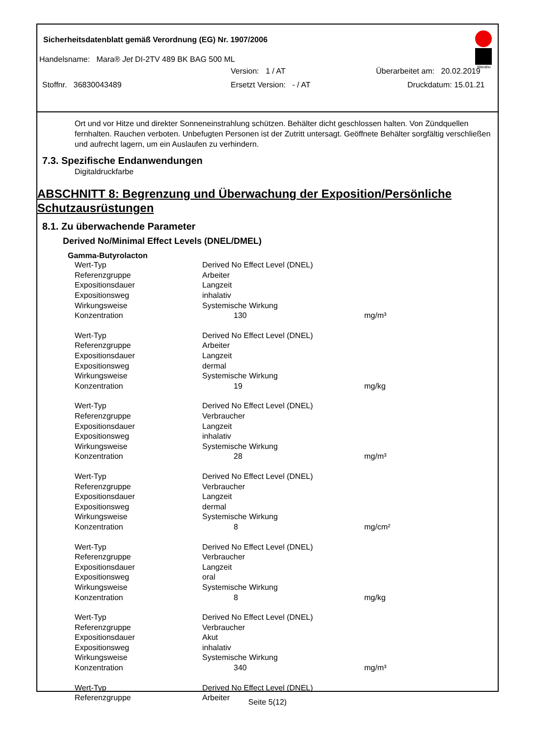Sicherheitsdatenblatt gemäß Verordnung (EG) Nr. 1907/2006
Marabu
Handelsname: Mara® Jet DI-2TV 489 BK BAG 500 ML
Version: 1 / AT Überarbeitet am: 20.02.2019
Stoffnr. 36830043489 Ersetzt Version: - / AT Druckdatum: 15.01.21
Ort und vor Hitze und direkter Sonneneinstrahlung schützen. Behälter dicht geschlossen halten. Von Zündquellen fernhalten. Rauchen verboten. Unbefugten Personen ist der Zutritt untersagt. Geöffnete Behälter sorgfältig verschließen und aufrecht lagern, um ein Auslaufen zu verhindern.
7.3. Spezifische Endanwendungen
Digitaldruckfarbe
ABSCHNITT 8: Begrenzung und Überwachung der Exposition/Persönliche Schutzausrüstungen
8.1. Zu überwachende Parameter
Derived No/Minimal Effect Levels (DNEL/DMEL)
Gamma-Butyrolacton
| Wert-Typ | Derived No Effect Level (DNEL) | |
| Referenzgruppe | Arbeiter | |
| Expositionsdauer | Langzeit | |
| Expositionsweg | inhalativ | |
| Wirkungsweise | Systemische Wirkung | |
| Konzentration | 130 | mg/m³ |
| Wert-Typ | Derived No Effect Level (DNEL) | |
| Referenzgruppe | Arbeiter | |
| Expositionsdauer | Langzeit | |
| Expositionsweg | dermal | |
| Wirkungsweise | Systemische Wirkung | |
| Konzentration | 19 | mg/kg |
| Wert-Typ | Derived No Effect Level (DNEL) | |
| Referenzgruppe | Verbraucher | |
| Expositionsdauer | Langzeit | |
| Expositionsweg | inhalativ | |
| Wirkungsweise | Systemische Wirkung | |
| Konzentration | 28 | mg/m³ |
| Wert-Typ | Derived No Effect Level (DNEL) | |
| Referenzgruppe | Verbraucher | |
| Expositionsdauer | Langzeit | |
| Expositionsweg | dermal | |
| Wirkungsweise | Systemische Wirkung | |
| Konzentration | 8 | mg/cm² |
| Wert-Typ | Derived No Effect Level (DNEL) | |
| Referenzgruppe | Verbraucher | |
| Expositionsdauer | Langzeit | |
| Expositionsweg | oral | |
| Wirkungsweise | Systemische Wirkung | |
| Konzentration | 8 | mg/kg |
| Wert-Typ | Derived No Effect Level (DNEL) | |
| Referenzgruppe | Verbraucher | |
| Expositionsdauer | Akut | |
| Expositionsweg | inhalativ | |
| Wirkungsweise | Systemische Wirkung | |
| Konzentration | 340 | mg/m³ |
| Wert-Typ | Derived No Effect Level (DNEL) | |
| Referenzgruppe | Arbeiter | |
Seite 5(12)